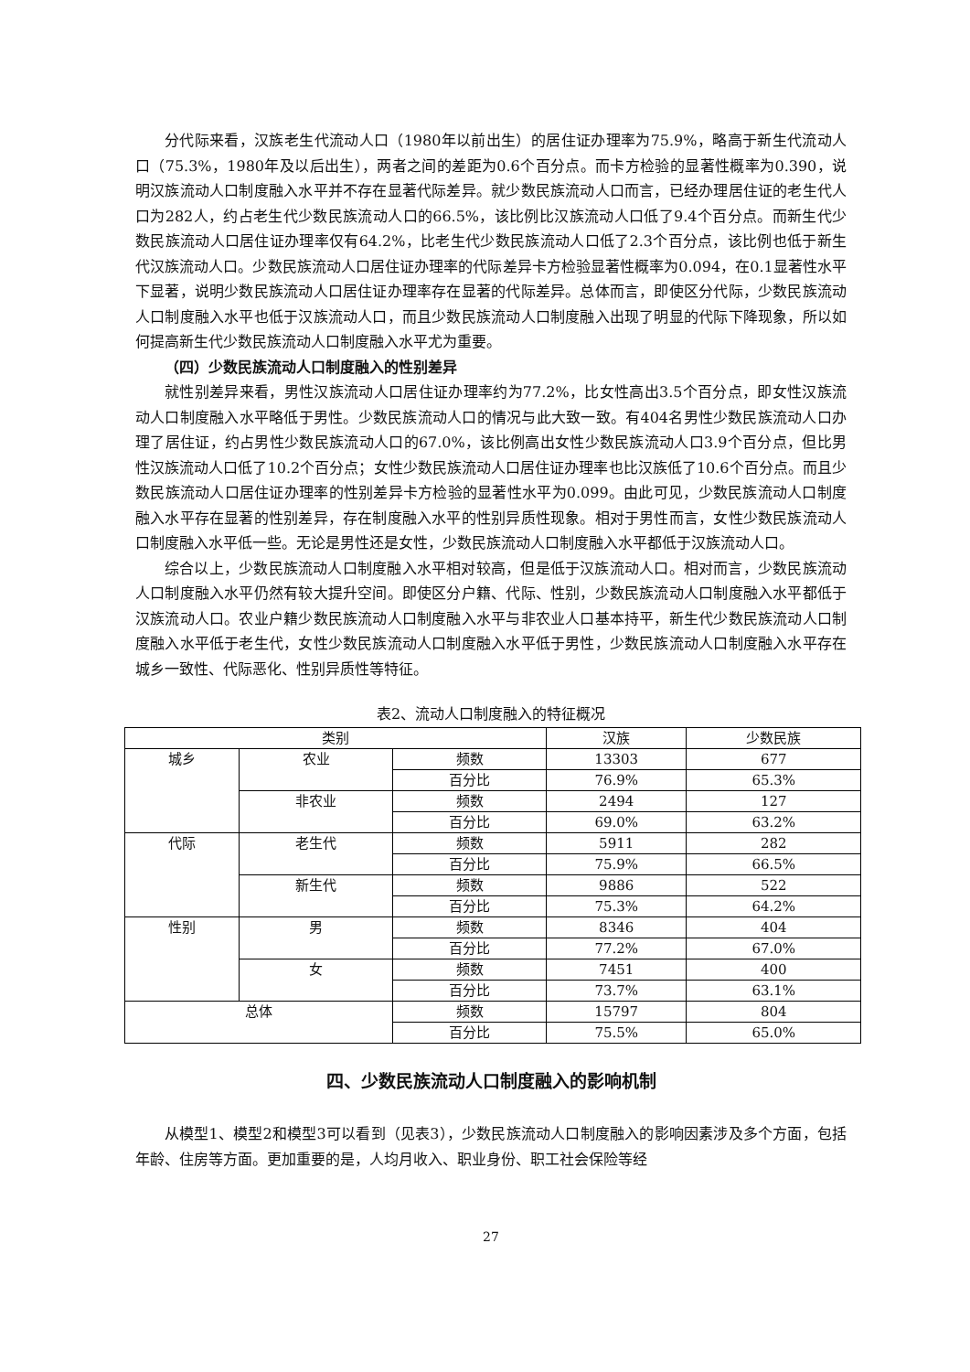分代际来看，汉族老生代流动人口（1980年以前出生）的居住证办理率为75.9%，略高于新生代流动人口（75.3%，1980年及以后出生），两者之间的差距为0.6个百分点。而卡方检验的显著性概率为0.390，说明汉族流动人口制度融入水平并不存在显著代际差异。就少数民族流动人口而言，已经办理居住证的老生代人口为282人，约占老生代少数民族流动人口的66.5%，该比例比汉族流动人口低了9.4个百分点。而新生代少数民族流动人口居住证办理率仅有64.2%，比老生代少数民族流动人口低了2.3个百分点，该比例也低于新生代汉族流动人口。少数民族流动人口居住证办理率的代际差异卡方检验显著性概率为0.094，在0.1显著性水平下显著，说明少数民族流动人口居住证办理率存在显著的代际差异。总体而言，即使区分代际，少数民族流动人口制度融入水平也低于汉族流动人口，而且少数民族流动人口制度融入出现了明显的代际下降现象，所以如何提高新生代少数民族流动人口制度融入水平尤为重要。
（四）少数民族流动人口制度融入的性别差异
就性别差异来看，男性汉族流动人口居住证办理率约为77.2%，比女性高出3.5个百分点，即女性汉族流动人口制度融入水平略低于男性。少数民族流动人口的情况与此大致一致。有404名男性少数民族流动人口办理了居住证，约占男性少数民族流动人口的67.0%，该比例高出女性少数民族流动人口3.9个百分点，但比男性汉族流动人口低了10.2个百分点；女性少数民族流动人口居住证办理率也比汉族低了10.6个百分点。而且少数民族流动人口居住证办理率的性别差异卡方检验的显著性水平为0.099。由此可见，少数民族流动人口制度融入水平存在显著的性别差异，存在制度融入水平的性别异质性现象。相对于男性而言，女性少数民族流动人口制度融入水平低一些。无论是男性还是女性，少数民族流动人口制度融入水平都低于汉族流动人口。
综合以上，少数民族流动人口制度融入水平相对较高，但是低于汉族流动人口。相对而言，少数民族流动人口制度融入水平仍然有较大提升空间。即使区分户籍、代际、性别，少数民族流动人口制度融入水平都低于汉族流动人口。农业户籍少数民族流动人口制度融入水平与非农业人口基本持平，新生代少数民族流动人口制度融入水平低于老生代，女性少数民族流动人口制度融入水平低于男性，少数民族流动人口制度融入水平存在城乡一致性、代际恶化、性别异质性等特征。
表2、流动人口制度融入的特征概况
| 类别 | | | 汉族 | 少数民族 |
| 城乡 | 农业 | 频数 | 13303 | 677 |
| | | 百分比 | 76.9% | 65.3% |
| | 非农业 | 频数 | 2494 | 127 |
| | | 百分比 | 69.0% | 63.2% |
| 代际 | 老生代 | 频数 | 5911 | 282 |
| | | 百分比 | 75.9% | 66.5% |
| | 新生代 | 频数 | 9886 | 522 |
| | | 百分比 | 75.3% | 64.2% |
| 性别 | 男 | 频数 | 8346 | 404 |
| | | 百分比 | 77.2% | 67.0% |
| | 女 | 频数 | 7451 | 400 |
| | | 百分比 | 73.7% | 63.1% |
| 总体 | | 频数 | 15797 | 804 |
| | | 百分比 | 75.5% | 65.0% |
四、少数民族流动人口制度融入的影响机制
从模型1、模型2和模型3可以看到（见表3），少数民族流动人口制度融入的影响因素涉及多个方面，包括年龄、住房等方面。更加重要的是，人均月收入、职业身份、职工社会保险等经
27